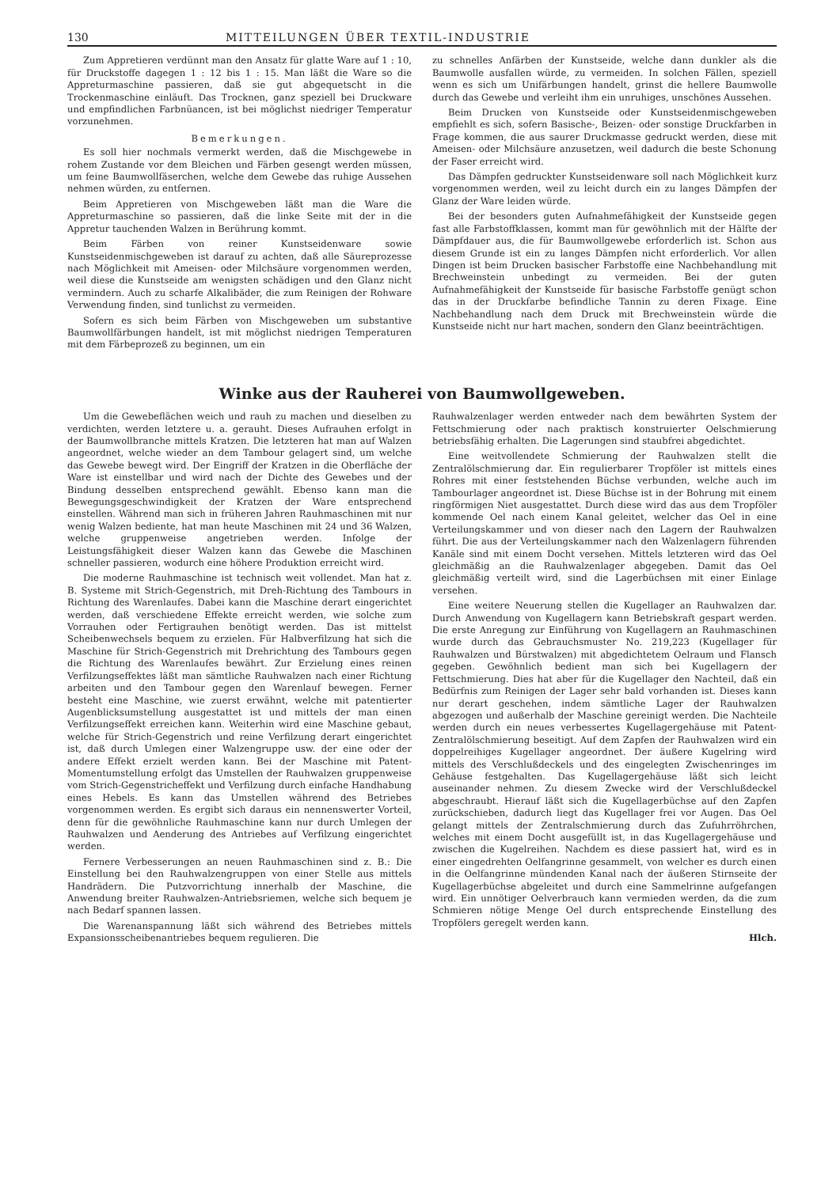130 MITTEILUNGEN ÜBER TEXTIL-INDUSTRIE
Zum Appretieren verdünnt man den Ansatz für glatte Ware auf 1 : 10, für Druckstoffe dagegen 1 : 12 bis 1 : 15. Man läßt die Ware so die Appreturmaschine passieren, daß sie gut abgequetscht in die Trockenmaschine einläuft. Das Trocknen, ganz speziell bei Druckware und empfindlichen Farbnüancen, ist bei möglichst niedriger Temperatur vorzunehmen.
Bemerkungen.
Es soll hier nochmals vermerkt werden, daß die Mischgewebe in rohem Zustande vor dem Bleichen und Färben gesengt werden müssen, um feine Baumwollfäserchen, welche dem Gewebe das ruhige Aussehen nehmen würden, zu entfernen.
Beim Appretieren von Mischgeweben läßt man die Ware die Appreturmaschine so passieren, daß die linke Seite mit der in die Appretur tauchenden Walzen in Berührung kommt.
Beim Färben von reiner Kunstseidenware sowie Kunstseidenmischgeweben ist darauf zu achten, daß alle Säureprozesse nach Möglichkeit mit Ameisen- oder Milchsäure vorgenommen werden, weil diese die Kunstseide am wenigsten schädigen und den Glanz nicht vermindern. Auch zu scharfe Alkalibäder, die zum Reinigen der Rohware Verwendung finden, sind tunlichst zu vermeiden.
Sofern es sich beim Färben von Mischgeweben um substantive Baumwollfärbungen handelt, ist mit möglichst niedrigen Temperaturen mit dem Färbeprozeß zu beginnen, um ein
zu schnelles Anfärben der Kunstseide, welche dann dunkler als die Baumwolle ausfallen würde, zu vermeiden. In solchen Fällen, speziell wenn es sich um Unifärbungen handelt, grinst die hellere Baumwolle durch das Gewebe und verleiht ihm ein unruhiges, unschönes Aussehen.
Beim Drucken von Kunstseide oder Kunstseidenmischgeweben empfiehlt es sich, sofern Basische-, Beizen- oder sonstige Druckfarben in Frage kommen, die aus saurer Druckmasse gedruckt werden, diese mit Ameisen- oder Milchsäure anzusetzen, weil dadurch die beste Schonung der Faser erreicht wird.
Das Dämpfen gedruckter Kunstseidenware soll nach Möglichkeit kurz vorgenommen werden, weil zu leicht durch ein zu langes Dämpfen der Glanz der Ware leiden würde.
Bei der besonders guten Aufnahmefähigkeit der Kunstseide gegen fast alle Farbstoffklassen, kommt man für gewöhnlich mit der Hälfte der Dämpfdauer aus, die für Baumwollgewebe erforderlich ist. Schon aus diesem Grunde ist ein zu langes Dämpfen nicht erforderlich. Vor allen Dingen ist beim Drucken basischer Farbstoffe eine Nachbehandlung mit Brechweinstein unbedingt zu vermeiden. Bei der guten Aufnahmefähigkeit der Kunstseide für basische Farbstoffe genügt schon das in der Druckfarbe befindliche Tannin zu deren Fixage. Eine Nachbehandlung nach dem Druck mit Brechweinstein würde die Kunstseide nicht nur hart machen, sondern den Glanz beeinträchtigen.
Winke aus der Rauherei von Baumwollgeweben.
Um die Gewebeflächen weich und rauh zu machen und dieselben zu verdichten, werden letztere u. a. gerauht. Dieses Aufrauhen erfolgt in der Baumwollbranche mittels Kratzen. Die letzteren hat man auf Walzen angeordnet, welche wieder an dem Tambour gelagert sind, um welche das Gewebe bewegt wird. Der Eingriff der Kratzen in die Oberfläche der Ware ist einstellbar und wird nach der Dichte des Gewebes und der Bindung desselben entsprechend gewählt. Ebenso kann man die Bewegungsgeschwindigkeit der Kratzen der Ware entsprechend einstellen. Während man sich in früheren Jahren Rauhmaschinen mit nur wenig Walzen bediente, hat man heute Maschinen mit 24 und 36 Walzen, welche gruppenweise angetrieben werden. Infolge der Leistungsfähigkeit dieser Walzen kann das Gewebe die Maschinen schneller passieren, wodurch eine höhere Produktion erreicht wird.
Die moderne Rauhmaschine ist technisch weit vollendet. Man hat z. B. Systeme mit Strich-Gegenstrich, mit Dreh-Richtung des Tambours in Richtung des Warenlaufes. Dabei kann die Maschine derart eingerichtet werden, daß verschiedene Effekte erreicht werden, wie solche zum Vorrauhen oder Fertigrauhen benötigt werden. Das ist mittelst Scheibenwechsels bequem zu erzielen. Für Halbverfilzung hat sich die Maschine für Strich-Gegenstrich mit Drehrichtung des Tambours gegen die Richtung des Warenlaufes bewährt. Zur Erzielung eines reinen Verfilzungseffektes läßt man sämtliche Rauhwalzen nach einer Richtung arbeiten und den Tambour gegen den Warenlauf bewegen. Ferner besteht eine Maschine, wie zuerst erwähnt, welche mit patentierter Augenblicksumstellung ausgestattet ist und mittels der man einen Verfilzungseffekt erreichen kann. Weiterhin wird eine Maschine gebaut, welche für Strich-Gegenstrich und reine Verfilzung derart eingerichtet ist, daß durch Umlegen einer Walzengruppe usw. der eine oder der andere Effekt erzielt werden kann. Bei der Maschine mit Patent-Momentumstellung erfolgt das Umstellen der Rauhwalzen gruppenweise vom Strich-Gegenstricheffekt und Verfilzung durch einfache Handhabung eines Hebels. Es kann das Umstellen während des Betriebes vorgenommen werden. Es ergibt sich daraus ein nennenswerter Vorteil, denn für die gewöhnliche Rauhmaschine kann nur durch Umlegen der Rauhwalzen und Aenderung des Antriebes auf Verfilzung eingerichtet werden.
Fernere Verbesserungen an neuen Rauhmaschinen sind z. B.: Die Einstellung bei den Rauhwalzengruppen von einer Stelle aus mittels Handrädern. Die Putzvorrichtung innerhalb der Maschine, die Anwendung breiter Rauhwalzen-Antriebsriemen, welche sich bequem je nach Bedarf spannen lassen.
Die Warenanspannung läßt sich während des Betriebes mittels Expansionsscheibenantriebes bequem regulieren. Die
Rauhwalzenlager werden entweder nach dem bewährten System der Fettschmierung oder nach praktisch konstruierter Oelschmierung betriebsfähig erhalten. Die Lagerungen sind staubfrei abgedichtet.
Eine weitvollendete Schmierung der Rauhwalzen stellt die Zentralölschmierung dar. Ein regulierbarer Tropföler ist mittels eines Rohres mit einer feststehenden Büchse verbunden, welche auch im Tambourlager angeordnet ist. Diese Büchse ist in der Bohrung mit einem ringförmigen Niet ausgestattet. Durch diese wird das aus dem Tropföler kommende Oel nach einem Kanal geleitet, welcher das Oel in eine Verteilungskammer und von dieser nach den Lagern der Rauhwalzen führt. Die aus der Verteilungskammer nach den Walzenlagern führenden Kanäle sind mit einem Docht versehen. Mittels letzteren wird das Oel gleichmäßig an die Rauhwalzenlager abgegeben. Damit das Oel gleichmäßig verteilt wird, sind die Lagerbüchsen mit einer Einlage versehen.
Eine weitere Neuerung stellen die Kugellager an Rauhwalzen dar. Durch Anwendung von Kugellagern kann Betriebskraft gespart werden. Die erste Anregung zur Einführung von Kugellagern an Rauhmaschinen wurde durch das Gebrauchsmuster No. 219,223 (Kugellager für Rauhwalzen und Bürstwalzen) mit abgedichtetem Oelraum und Flansch gegeben. Gewöhnlich bedient man sich bei Kugellagern der Fettschmierung. Dies hat aber für die Kugellager den Nachteil, daß ein Bedürfnis zum Reinigen der Lager sehr bald vorhanden ist. Dieses kann nur derart geschehen, indem sämtliche Lager der Rauhwalzen abgezogen und außerhalb der Maschine gereinigt werden. Die Nachteile werden durch ein neues verbessertes Kugellagergehäuse mit Patent-Zentralölschmierung beseitigt. Auf dem Zapfen der Rauhwalzen wird ein doppelreihiges Kugellager angeordnet. Der äußere Kugelring wird mittels des Verschlußdeckels und des eingelegten Zwischenringes im Gehäuse festgehalten. Das Kugellagergehäuse läßt sich leicht auseinander nehmen. Zu diesem Zwecke wird der Verschlußdeckel abgeschraubt. Hierauf läßt sich die Kugellagerbüchse auf den Zapfen zurückschieben, dadurch liegt das Kugellager frei vor Augen. Das Oel gelangt mittels der Zentralschmierung durch das Zufuhrröhrchen, welches mit einem Docht ausgefüllt ist, in das Kugellagergehäuse und zwischen die Kugelreihen. Nachdem es diese passiert hat, wird es in einer eingedrehten Oelfangrinne gesammelt, von welcher es durch einen in die Oelfangrinne mündenden Kanal nach der äußeren Stirnseite der Kugellagerbüchse abgeleitet und durch eine Sammelrinne aufgefangen wird. Ein unnötiger Oelverbrauch kann vermieden werden, da die zum Schmieren nötige Menge Oel durch entsprechende Einstellung des Tropfölers geregelt werden kann.
Hlch.